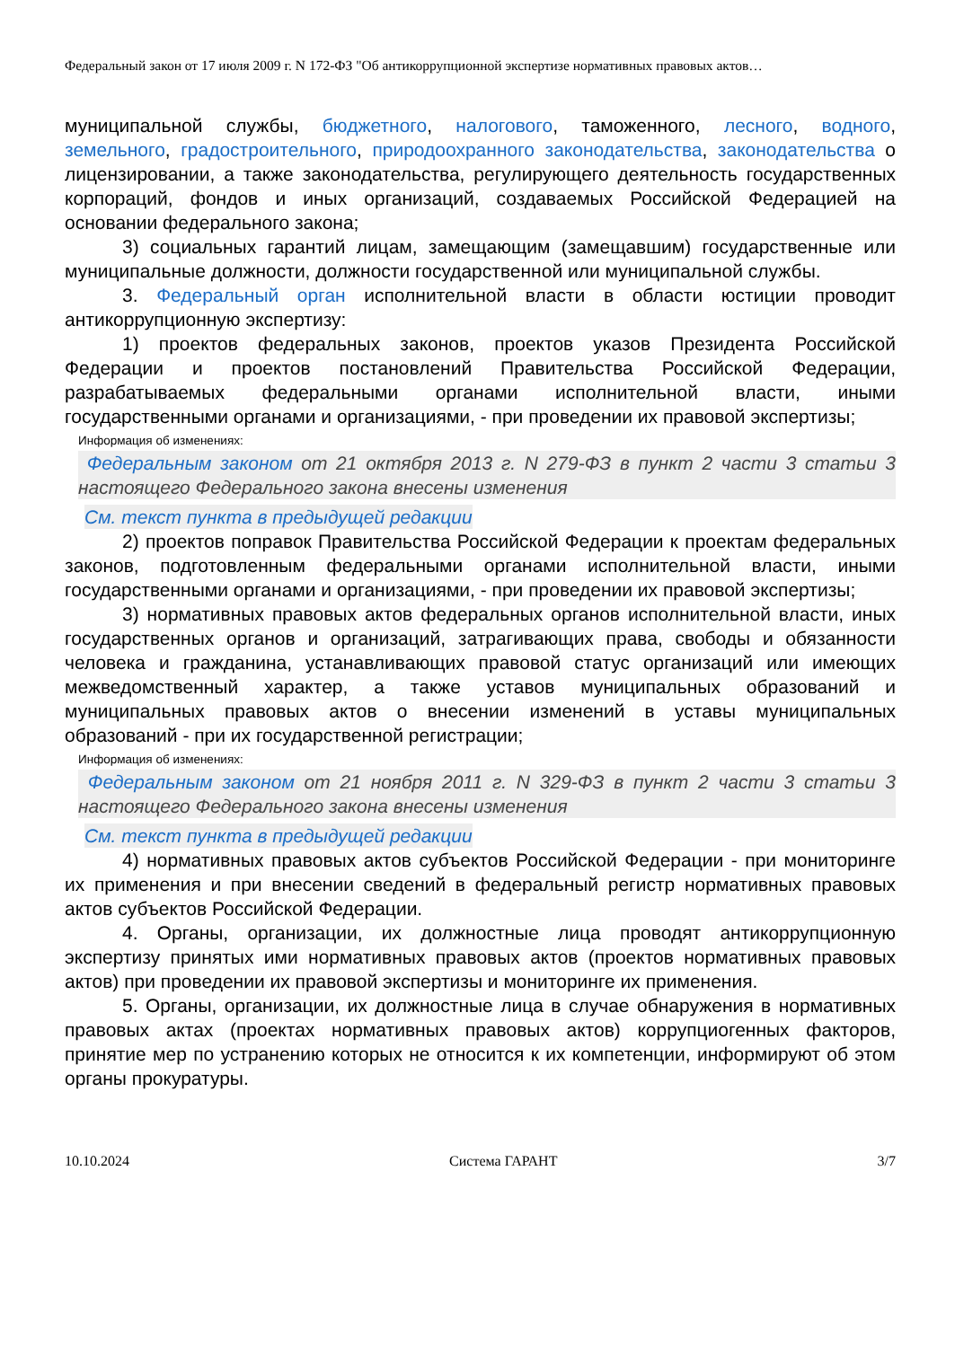Федеральный закон от 17 июля 2009 г. N 172-ФЗ "Об антикоррупционной экспертизе нормативных правовых актов…
муниципальной службы, бюджетного, налогового, таможенного, лесного, водного, земельного, градостроительного, природоохранного законодательства, законодательства о лицензировании, а также законодательства, регулирующего деятельность государственных корпораций, фондов и иных организаций, создаваемых Российской Федерацией на основании федерального закона;
3) социальных гарантий лицам, замещающим (замещавшим) государственные или муниципальные должности, должности государственной или муниципальной службы.
3. Федеральный орган исполнительной власти в области юстиции проводит антикоррупционную экспертизу:
1) проектов федеральных законов, проектов указов Президента Российской Федерации и проектов постановлений Правительства Российской Федерации, разрабатываемых федеральными органами исполнительной власти, иными государственными органами и организациями, - при проведении их правовой экспертизы;
Информация об изменениях:
Федеральным законом от 21 октября 2013 г. N 279-ФЗ в пункт 2 части 3 статьи 3 настоящего Федерального закона внесены изменения
См. текст пункта в предыдущей редакции
2) проектов поправок Правительства Российской Федерации к проектам федеральных законов, подготовленным федеральными органами исполнительной власти, иными государственными органами и организациями, - при проведении их правовой экспертизы;
3) нормативных правовых актов федеральных органов исполнительной власти, иных государственных органов и организаций, затрагивающих права, свободы и обязанности человека и гражданина, устанавливающих правовой статус организаций или имеющих межведомственный характер, а также уставов муниципальных образований и муниципальных правовых актов о внесении изменений в уставы муниципальных образований - при их государственной регистрации;
Информация об изменениях:
Федеральным законом от 21 ноября 2011 г. N 329-ФЗ в пункт 2 части 3 статьи 3 настоящего Федерального закона внесены изменения
См. текст пункта в предыдущей редакции
4) нормативных правовых актов субъектов Российской Федерации - при мониторинге их применения и при внесении сведений в федеральный регистр нормативных правовых актов субъектов Российской Федерации.
4. Органы, организации, их должностные лица проводят антикоррупционную экспертизу принятых ими нормативных правовых актов (проектов нормативных правовых актов) при проведении их правовой экспертизы и мониторинге их применения.
5. Органы, организации, их должностные лица в случае обнаружения в нормативных правовых актах (проектах нормативных правовых актов) коррупциогенных факторов, принятие мер по устранению которых не относится к их компетенции, информируют об этом органы прокуратуры.
10.10.2024 Система ГАРАНТ 3/7